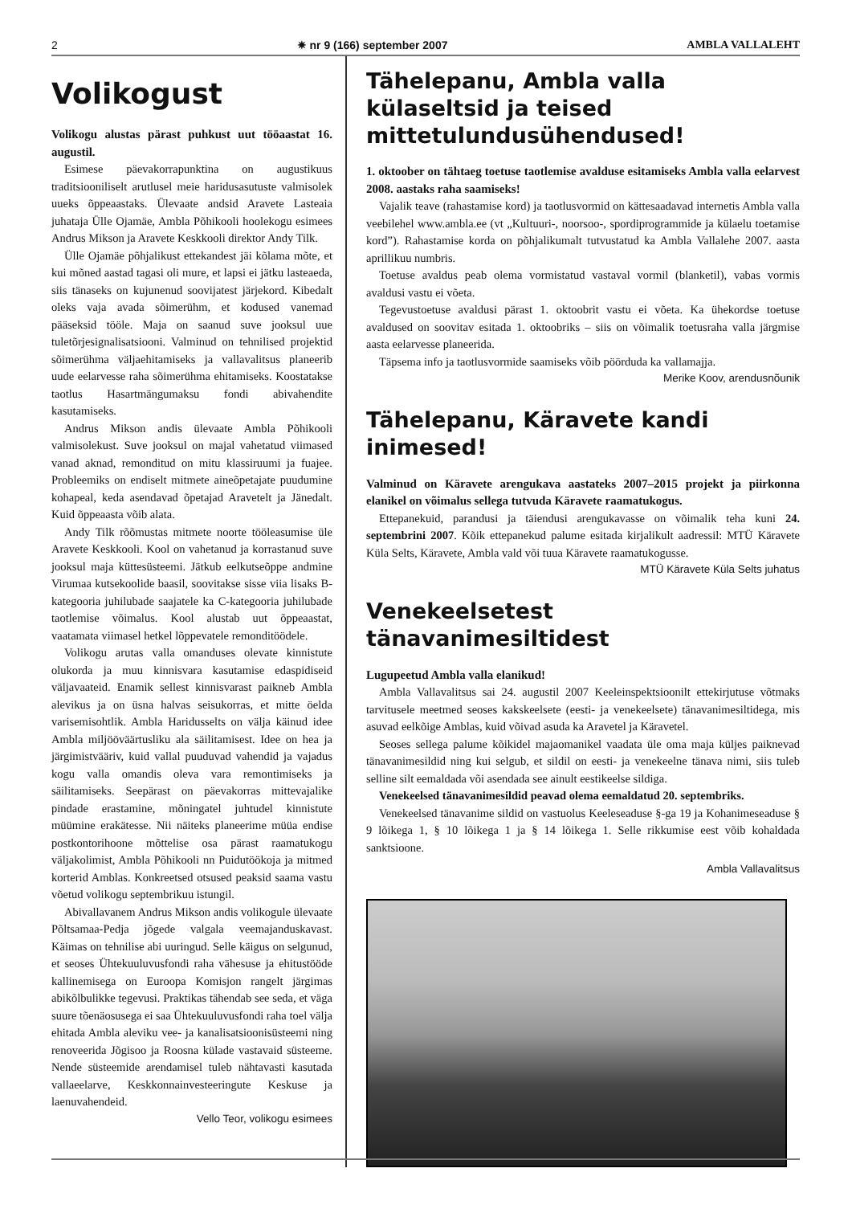2 ✷ nr 9 (166) september 2007 AMBLA VALLALEHT
Volikogust
Volikogu alustas pärast puhkust uut tööaastat 16. augustil.
Esimese päevakorrapunktina on augustikuus traditsiooniliselt arutlusel meie haridusasutuste valmisolek uueks õppeaastaks. Ülevaate andsid Aravete Lasteaia juhataja Ülle Ojamäe, Ambla Põhikooli hoolekogu esimees Andrus Mikson ja Aravete Keskkooli direktor Andy Tilk.
Ülle Ojamäe põhjalikust ettekandest jäi kõlama mõte, et kui mõned aastad tagasi oli mure, et lapsi ei jätku lasteaeda, siis tänaseks on kujunenud soovijatest järjekord. Kibedalt oleks vaja avada sõimerühm, et kodused vanemad pääseksid tööle. Maja on saanud suve jooksul uue tuletõrjesignalisatsiooni. Valminud on tehnilised projektid sõimerühma väljaehitamiseks ja vallavalitsus planeerib uude eelarvesse raha sõimerühma ehitamiseks. Koostatakse taotlus Hasartmängumaksu fondi abivahendite kasutamiseks.
Andrus Mikson andis ülevaate Ambla Põhikooli valmisolekust. Suve jooksul on majal vahetatud viimased vanad aknad, remonditud on mitu klassiruumi ja fuajee. Probleemiks on endiselt mitmete aineõpetajate puudumine kohapeal, keda asendavad õpetajad Aravetelt ja Jänedalt. Kuid õppeaasta võib alata.
Andy Tilk rõõmustas mitmete noorte tööleasumise üle Aravete Keskkooli. Kool on vahetanud ja korrastanud suve jooksul maja küttesüsteemi. Jätkub eelkutseõppe andmine Virumaa kutsekoolide baasil, soovitakse sisse viia lisaks B-kategooria juhilubade saajatele ka C-kategooria juhilubade taotlemise võimalus. Kool alustab uut õppeaastat, vaatamata viimasel hetkel lõppevatele remonditöödele.
Volikogu arutas valla omanduses olevate kinnistute olukorda ja muu kinnisvara kasutamise edaspidiseid väljavaateid. Enamik sellest kinnisvarast paikneb Ambla alevikus ja on üsna halvas seisukorras, et mitte öelda varisemisohtlik. Ambla Haridusselts on välja käinud idee Ambla miljööväärtusliku ala säilitamisest. Idee on hea ja järgimistvääriv, kuid vallal puuduvad vahendid ja vajadus kogu valla omandis oleva vara remontimiseks ja säilitamiseks. Seepärast on päevakorras mittevajalike pindade erastamine, mõningatel juhtudel kinnistute müümine erakätesse. Nii näiteks planeerime müüa endise postkontorihoone mõttelise osa pärast raamatukogu väljakolimist, Ambla Põhikooli nn Puidutöökoja ja mitmed korterid Amblas. Konkreetsed otsused peaksid saama vastu võetud volikogu septembrikuu istungil.
Abivallavanem Andrus Mikson andis volikogule ülevaate Põltsamaa-Pedja jõgede valgala veemajanduskavast. Käimas on tehnilise abi uuringud. Selle käigus on selgunud, et seoses Ühtekuuluvusfondi raha vähesuse ja ehitustööde kallinemisega on Euroopa Komisjon rangelt järgimas abikõlbulikke tegevusi. Praktikas tähendab see seda, et väga suure tõenäosusega ei saa Ühtekuuluvusfondi raha toel välja ehitada Ambla aleviku vee- ja kanalisatsioonisüsteemi ning renoveerida Jõgisoo ja Roosna külade vastavaid süsteeme. Nende süsteemide arendamisel tuleb nähtavasti kasutada vallaeelarve, Keskkonnainvesteeringute Keskuse ja laenuvahendeid.
Vello Teor, volikogu esimees
Tähelepanu, Ambla valla külaseltsid ja teised mittetulundusühendused!
1. oktoober on tähtaeg toetuse taotlemise avalduse esitamiseks Ambla valla eelarvest 2008. aastaks raha saamiseks!
Vajalik teave (rahastamise kord) ja taotlusvormid on kättesaadavad internetis Ambla valla veebilehel www.ambla.ee (vt „Kultuuri-, noorsoo-, spordiprogrammide ja külaelu toetamise kord”). Rahastamise korda on põhjalikumalt tutvustatud ka Ambla Vallalehe 2007. aasta aprillikuu numbris.
Toetuse avaldus peab olema vormistatud vastaval vormil (blanketil), vabas vormis avaldusi vastu ei võeta.
Tegevustoetuse avaldusi pärast 1. oktoobrit vastu ei võeta. Ka ühekordse toetuse avaldused on soovitav esitada 1. oktoobriks – siis on võimalik toetusraha valla järgmise aasta eelarvesse planeerida.
Täpsema info ja taotlusvormide saamiseks võib pöörduda ka vallamajja.
Merike Koov, arendusnõunik
Tähelepanu, Käravete kandi inimesed!
Valminud on Käravete arengukava aastateks 2007–2015 projekt ja piirkonna elanikel on võimalus sellega tutvuda Käravete raamatukogus.
Ettepanekuid, parandusi ja täiendusi arengukavasse on võimalik teha kuni 24. septembrini 2007. Kõik ettepanekud palume esitada kirjalikult aadressil: MTÜ Käravete Küla Selts, Käravete, Ambla vald või tuua Käravete raamatukogusse.
MTÜ Käravete Küla Selts juhatus
Venekeelsetest tänavanimesiltidest
Lugupeetud Ambla valla elanikud!
Ambla Vallavalitsus sai 24. augustil 2007 Keeleinspektsioonilt ettekirjutuse võtmaks tarvitusele meetmed seoses kakskeelsete (eesti- ja venekeelsete) tänavanimesiltidega, mis asuvad eelkõige Amblas, kuid võivad asuda ka Aravetel ja Käravetel.
Seoses sellega palume kõikidel majaomanikel vaadata üle oma maja küljes paiknevad tänavanimesildid ning kui selgub, et sildil on eesti- ja venekeelne tänava nimi, siis tuleb selline silt eemaldada või asendada see ainult eestikeelse sildiga.
Venekeelsed tänavanimesildid peavad olema eemaldatud 20. septembriks.
Venekeelsed tänavanime sildid on vastuolus Keeleseaduse §-ga 19 ja Kohanimeseaduse § 9 lõikega 1, § 10 lõikega 1 ja § 14 lõikega 1. Selle rikkumise eest võib kohaldada sanktsioone.
Ambla Vallavalitsus